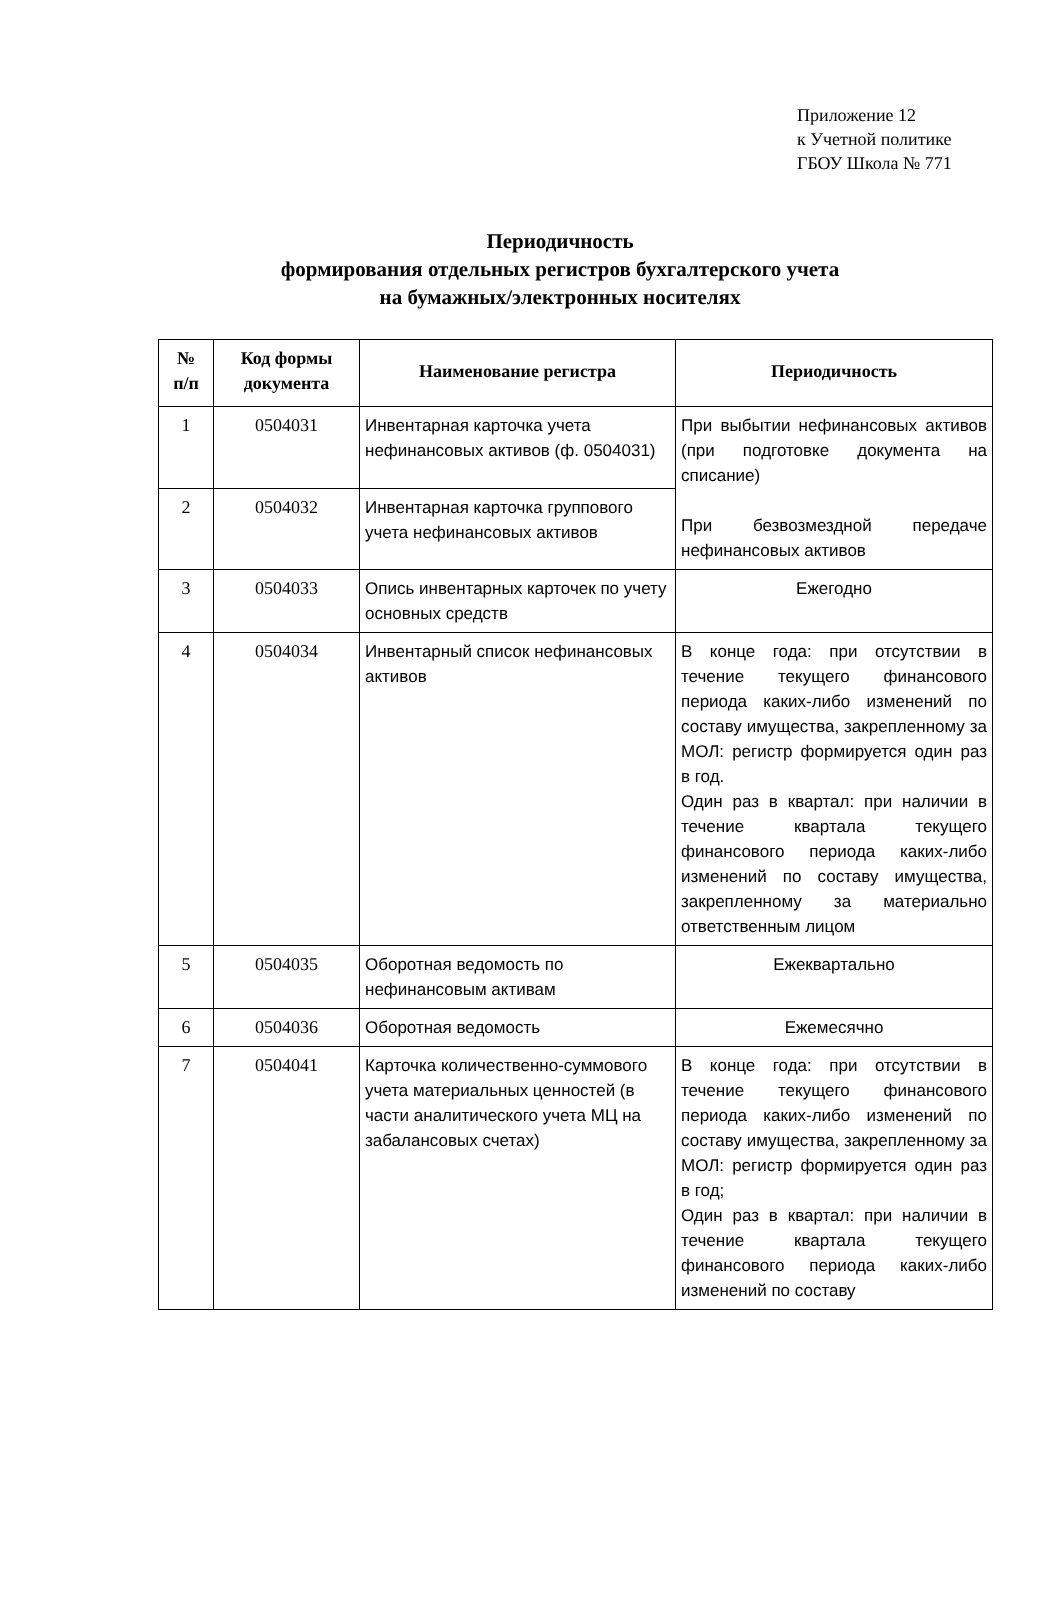Приложение 12
к Учетной политике
ГБОУ Школа № 771
Периодичность
формирования отдельных регистров бухгалтерского учета
на бумажных/электронных носителях
| № п/п | Код формы документа | Наименование регистра | Периодичность |
| --- | --- | --- | --- |
| 1 | 0504031 | Инвентарная карточка учета нефинансовых активов (ф. 0504031) | При выбытии нефинансовых активов (при подготовке документа на списание) При безвозмездной передаче нефинансовых активов |
| 2 | 0504032 | Инвентарная карточка группового учета нефинансовых активов | |
| 3 | 0504033 | Опись инвентарных карточек по учету основных средств | Ежегодно |
| 4 | 0504034 | Инвентарный список нефинансовых активов | В конце года: при отсутствии в течение текущего финансового периода каких-либо изменений по составу имущества, закрепленному за МОЛ: регистр формируется один раз в год. Один раз в квартал: при наличии в течение квартала текущего финансового периода каких-либо изменений по составу имущества, закрепленному за материально ответственным лицом |
| 5 | 0504035 | Оборотная ведомость по нефинансовым активам | Ежеквартально |
| 6 | 0504036 | Оборотная ведомость | Ежемесячно |
| 7 | 0504041 | Карточка количественно-суммового учета материальных ценностей (в части аналитического учета МЦ на забалансовых счетах) | В конце года: при отсутствии в течение текущего финансового периода каких-либо изменений по составу имущества, закрепленному за МОЛ: регистр формируется один раз в год; Один раз в квартал: при наличии в течение квартала текущего финансового периода каких-либо изменений по составу |